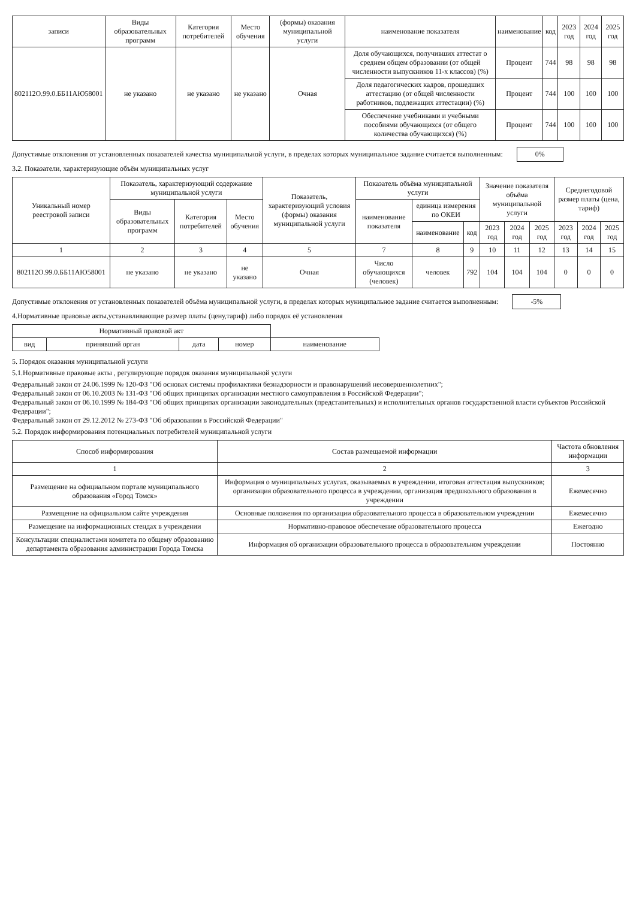| записи | Виды образовательных программ | Категория потребителей | Место обучения | (формы) оказания муниципальной услуги | наименование показателя | наименование | код | 2023 год | 2024 год | 2025 год |
| --- | --- | --- | --- | --- | --- | --- | --- | --- | --- | --- |
| 802112О.99.0.ББ11АЮ58001 | не указано | не указано | не указано | Очная | Доля обучающихся, получивших аттестат о среднем общем образовании (от общей численности выпускников 11-х классов) (%) | Процент | 744 | 98 | 98 | 98 |
| | | | | | Доля педагогических кадров, прошедших аттестацию (от общей численности работников, подлежащих аттестации) (%) | Процент | 744 | 100 | 100 | 100 |
| | | | | | Обеспечение учебниками и учебными пособиями обучающихся (от общего количества обучающихся) (%) | Процент | 744 | 100 | 100 | 100 |
Допустимые отклонения от установленных показателей качества муниципальной услуги, в пределах которых муниципальное задание считается выполненным: 0%
3.2. Показатели, характеризующие объём муниципальных услуг
| Уникальный номер реестровой записи | Показатель, характеризующий содержание муниципальной услуги | | | Показатель, характеризующий условия (формы) оказания муниципальной услуги | Показатель объёма муниципальной услуги | | | Значение показателя объёма муниципальной услуги | | | Среднегодовой размер платы (цена, тариф) | | |
| --- | --- | --- | --- | --- | --- | --- | --- | --- | --- | --- | --- | --- | --- |
| | Виды образовательных программ | Категория потребителей | Место обучения | | наименование показателя | единица измерения по ОКЕИ | | | | | | | |
| | | | | | | наименование | код | 2023 год | 2024 год | 2025 год | 2023 год | 2024 год | 2025 год |
| 1 | 2 | 3 | 4 | 5 | 7 | 8 | 9 | 10 | 11 | 12 | 13 | 14 | 15 |
| 802112О.99.0.ББ11АЮ58001 | не указано | не указано | не указано | Очная | Число обучающихся (человек) | человек | 792 | 104 | 104 | 104 | 0 | 0 | 0 |
Допустимые отклонения от установленных показателей объёма муниципальной услуги, в пределах которых муниципальное задание считается выполненным: -5%
4.Нормативные правовые акты,устанавливающие размер платы (цену,тариф) либо порядок её установления
| Нормативный правовой акт | | | | |
| --- | --- | --- | --- | --- |
| вид | принявший орган | дата | номер | наименование |
5. Порядок оказания муниципальной услуги
5.1.Нормативные правовые акты , регулирующие порядок оказания муниципальной услуги
Федеральный закон от 24.06.1999 № 120-ФЗ "Об основах системы профилактики безнадзорности и правонарушений несовершеннолетних";
Федеральный закон от 06.10.2003 № 131-ФЗ "Об общих принципах организации местного самоуправления в Российской Федерации";
Федеральный закон от 06.10.1999 № 184-ФЗ "Об общих принципах организации законодательных (представительных) и исполнительных органов государственной власти субъектов Российской Федерации";
Федеральный закон от 29.12.2012 № 273-ФЗ "Об образовании в Российской Федерации"
5.2. Порядок информирования потенциальных потребителей муниципальной услуги
| Способ информирования | Состав размещаемой информации | Частота обновления информации |
| --- | --- | --- |
| 1 | 2 | 3 |
| Размещение на официальном портале муниципального образования «Город Томск» | Информация о муниципальных услугах, оказываемых в учреждении, итоговая аттестация выпускников; организация образовательного процесса в учреждении, организация предшкольного образования в учреждении | Ежемесячно |
| Размещение на официальном сайте учреждения | Основные положения по организации образовательного процесса в образовательном учреждении | Ежемесячно |
| Размещение на информационных стендах в учреждении | Нормативно-правовое обеспечение образовательного процесса | Ежегодно |
| Консультации специалистами комитета по общему образованию департамента образования администрации Города Томска | Информация об организации образовательного процесса в образовательном учреждении | Постоянно |